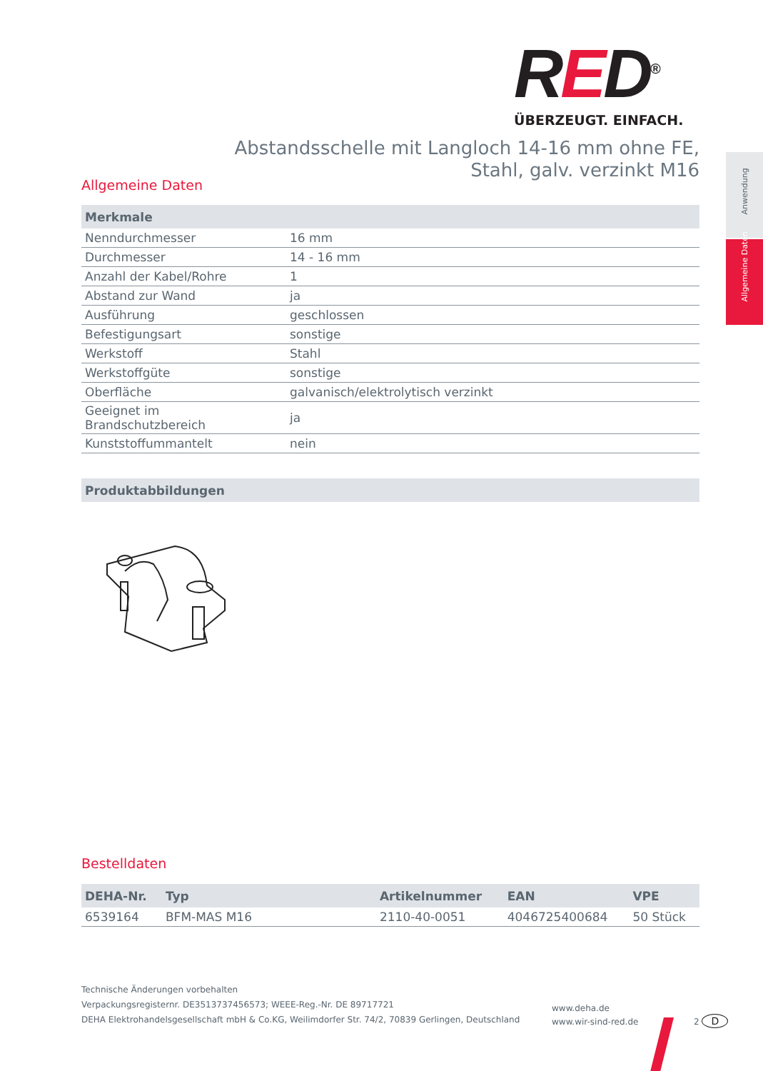RED<sup>®</sup>
ÜBERZEUGT. EINFACH.
Abstandsschelle mit Langloch 14-16 mm ohne FE,
Stahl, galv. verzinkt M16
Allgemeine Daten
| Merkmale | |
| --- | --- |
| Nenndurchmesser | 16 mm |
| Durchmesser | 14 - 16 mm |
| Anzahl der Kabel/Rohre | 1 |
| Abstand zur Wand | ja |
| Ausführung | geschlossen |
| Befestigungsart | sonstige |
| Werkstoff | Stahl |
| Werkstoffgüte | sonstige |
| Oberfläche | galvanisch/elektrolytisch verzinkt |
| Geeignet im Brandschutzbereich | ja |
| Kunststoffummantelt | nein |
| Produktabbildungen |
| --- |
Bestelldaten
| DEHA-Nr. | Typ | Artikelnummer | EAN | VPE |
| --- | --- | --- | --- | --- |
| 6539164 | BFM-MAS M16 | 2110-40-0051 | 4046725400684 | 50 Stück |
Anwendung
Allgemeine Daten
Technische Änderungen vorbehalten
Verpackungsregisternr. DE3513737456573; WEEE-Reg.-Nr. DE 89717721
DEHA Elektrohandelsgesellschaft mbH & Co.KG, Weilimdorfer Str. 74/2, 70839 Gerlingen, Deutschland
www.deha.de
www.wir-sind-red.de
2 D